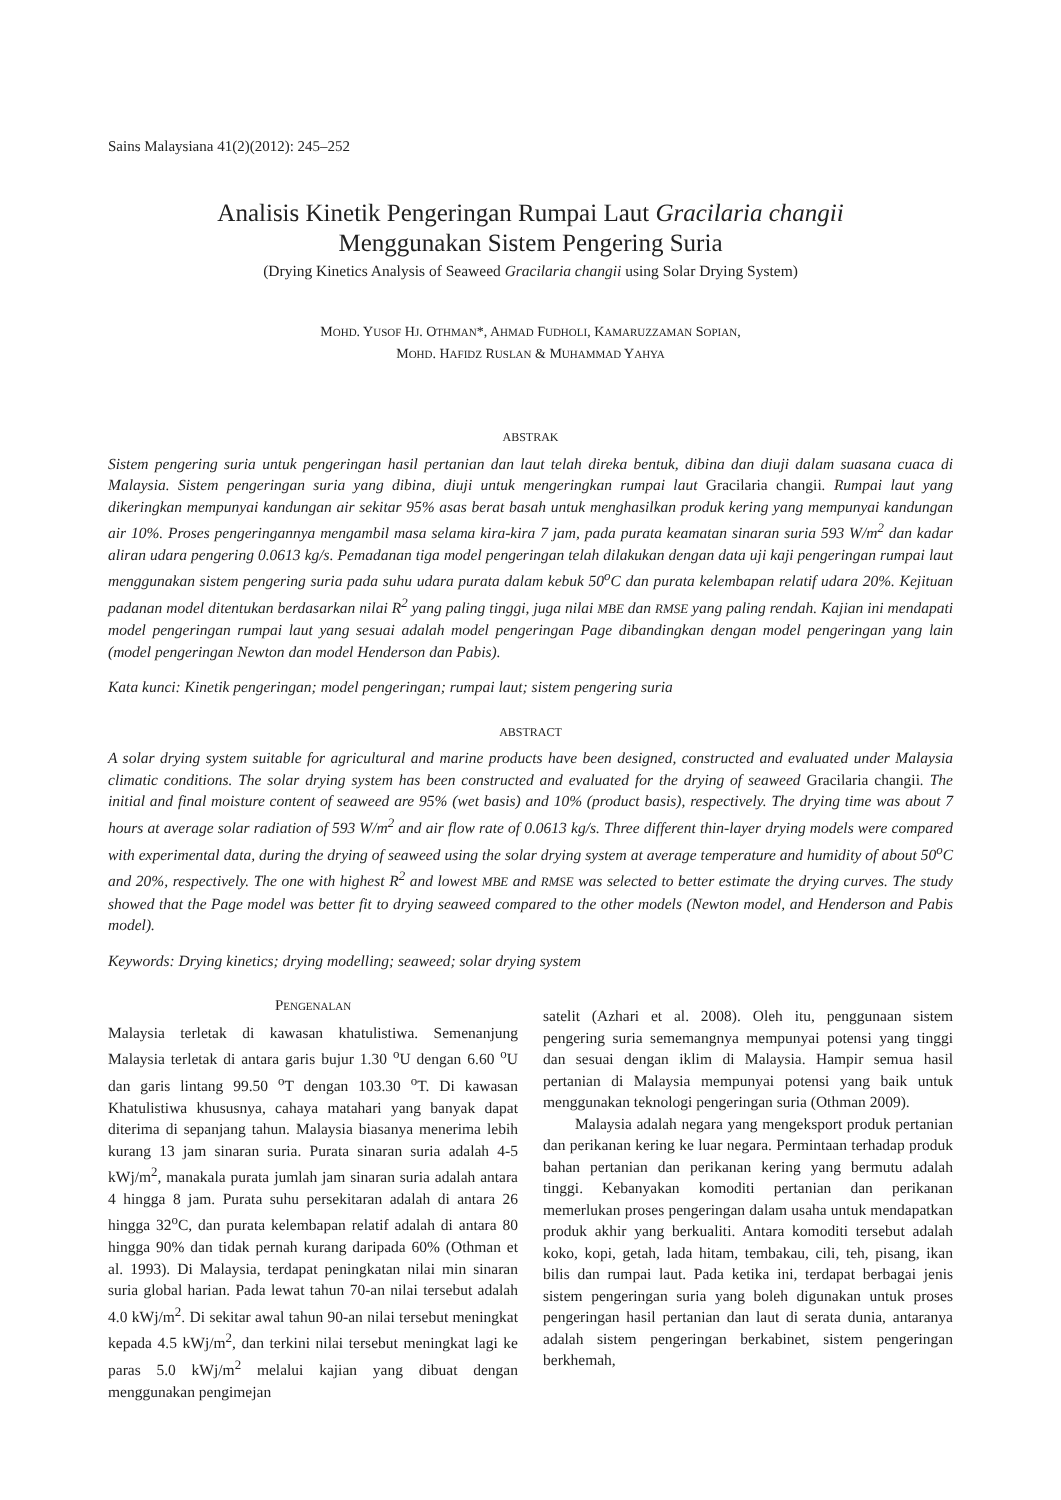Sains Malaysiana 41(2)(2012): 245–252
Analisis Kinetik Pengeringan Rumpai Laut Gracilaria changii
Menggunakan Sistem Pengering Suria
(Drying Kinetics Analysis of Seaweed Gracilaria changii using Solar Drying System)
MOHD. YUSOF HJ. OTHMAN*, AHMAD FUDHOLI, KAMARUZZAMAN SOPIAN,
MOHD. HAFIDZ RUSLAN & MUHAMMAD YAHYA
ABSTRAK
Sistem pengering suria untuk pengeringan hasil pertanian dan laut telah direka bentuk, dibina dan diuji dalam suasana cuaca di Malaysia. Sistem pengeringan suria yang dibina, diuji untuk mengeringkan rumpai laut Gracilaria changii. Rumpai laut yang dikeringkan mempunyai kandungan air sekitar 95% asas berat basah untuk menghasilkan produk kering yang mempunyai kandungan air 10%. Proses pengeringannya mengambil masa selama kira-kira 7 jam, pada purata keamatan sinaran suria 593 W/m<sup>2</sup> dan kadar aliran udara pengering 0.0613 kg/s. Pemadanan tiga model pengeringan telah dilakukan dengan data uji kaji pengeringan rumpai laut menggunakan sistem pengering suria pada suhu udara purata dalam kebuk 50<sup>o</sup>C dan purata kelembapan relatif udara 20%. Kejituan padanan model ditentukan berdasarkan nilai R<sup>2</sup> yang paling tinggi, juga nilai MBE dan RMSE yang paling rendah. Kajian ini mendapati model pengeringan rumpai laut yang sesuai adalah model pengeringan Page dibandingkan dengan model pengeringan yang lain (model pengeringan Newton dan model Henderson dan Pabis).
Kata kunci: Kinetik pengeringan; model pengeringan; rumpai laut; sistem pengering suria
ABSTRACT
A solar drying system suitable for agricultural and marine products have been designed, constructed and evaluated under Malaysia climatic conditions. The solar drying system has been constructed and evaluated for the drying of seaweed Gracilaria changii. The initial and final moisture content of seaweed are 95% (wet basis) and 10% (product basis), respectively. The drying time was about 7 hours at average solar radiation of 593 W/m<sup>2</sup> and air flow rate of 0.0613 kg/s. Three different thin-layer drying models were compared with experimental data, during the drying of seaweed using the solar drying system at average temperature and humidity of about 50<sup>o</sup>C and 20%, respectively. The one with highest R<sup>2</sup> and lowest MBE and RMSE was selected to better estimate the drying curves. The study showed that the Page model was better fit to drying seaweed compared to the other models (Newton model, and Henderson and Pabis model).
Keywords: Drying kinetics; drying modelling; seaweed; solar drying system
PENGENALAN
Malaysia terletak di kawasan khatulistiwa. Semenanjung Malaysia terletak di antara garis bujur 1.30 <sup>o</sup>U dengan 6.60 <sup>o</sup>U dan garis lintang 99.50 <sup>o</sup>T dengan 103.30 <sup>o</sup>T. Di kawasan Khatulistiwa khususnya, cahaya matahari yang banyak dapat diterima di sepanjang tahun. Malaysia biasanya menerima lebih kurang 13 jam sinaran suria. Purata sinaran suria adalah 4-5 kWj/m<sup>2</sup>, manakala purata jumlah jam sinaran suria adalah antara 4 hingga 8 jam. Purata suhu persekitaran adalah di antara 26 hingga 32<sup>o</sup>C, dan purata kelembapan relatif adalah di antara 80 hingga 90% dan tidak pernah kurang daripada 60% (Othman et al. 1993). Di Malaysia, terdapat peningkatan nilai min sinaran suria global harian. Pada lewat tahun 70-an nilai tersebut adalah 4.0 kWj/m<sup>2</sup>. Di sekitar awal tahun 90-an nilai tersebut meningkat kepada 4.5 kWj/m<sup>2</sup>, dan terkini nilai tersebut meningkat lagi ke paras 5.0 kWj/m<sup>2</sup> melalui kajian yang dibuat dengan menggunakan pengimejan
satelit (Azhari et al. 2008). Oleh itu, penggunaan sistem pengering suria sememangnya mempunyai potensi yang tinggi dan sesuai dengan iklim di Malaysia. Hampir semua hasil pertanian di Malaysia mempunyai potensi yang baik untuk menggunakan teknologi pengeringan suria (Othman 2009).
Malaysia adalah negara yang mengeksport produk pertanian dan perikanan kering ke luar negara. Permintaan terhadap produk bahan pertanian dan perikanan kering yang bermutu adalah tinggi. Kebanyakan komoditi pertanian dan perikanan memerlukan proses pengeringan dalam usaha untuk mendapatkan produk akhir yang berkualiti. Antara komoditi tersebut adalah koko, kopi, getah, lada hitam, tembakau, cili, teh, pisang, ikan bilis dan rumpai laut. Pada ketika ini, terdapat berbagai jenis sistem pengeringan suria yang boleh digunakan untuk proses pengeringan hasil pertanian dan laut di serata dunia, antaranya adalah sistem pengeringan berkabinet, sistem pengeringan berkhemah,